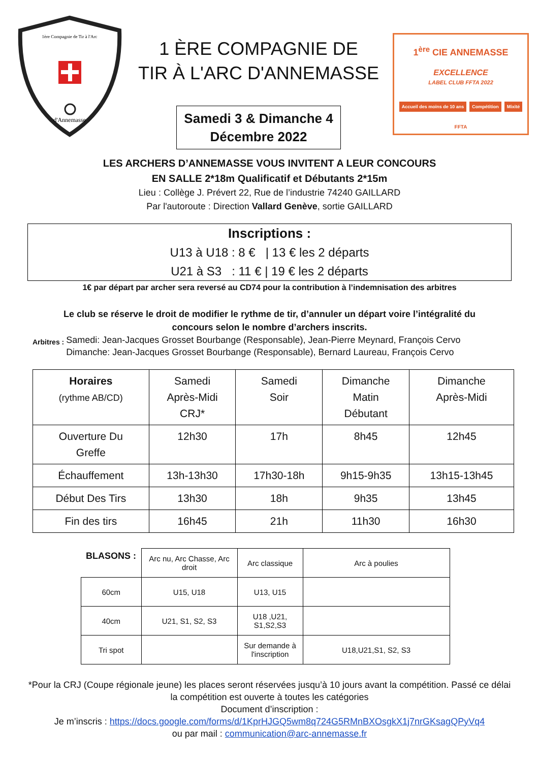1ère Compagnie de Tir à l'Arc
d'Annemasse
1 ÈRE COMPAGNIE DE
TIR À L'ARC D'ANNEMASSE
Samedi 3 & Dimanche 4
Décembre 2022
1<sup>ère</sup> CIE ANNEMASSE
EXCELLENCE
LABEL CLUB FFTA 2022
Accueil des moins de 10 ans Compétition Mixité
FFTA
LES ARCHERS D’ANNEMASSE VOUS INVITENT A LEUR CONCOURS
EN SALLE 2*18m Qualificatif et Débutants 2*15m
Lieu : Collège J. Prévert 22, Rue de l’industrie 74240 GAILLARD
Par l'autoroute : Direction Vallard Genève, sortie GAILLARD
Inscriptions :
U13 à U18 : 8 € | 13 € les 2 départs
U21 à S3 : 11 € | 19 € les 2 départs
1€ par départ par archer sera reversé au CD74 pour la contribution à l’indemnisation des arbitres
Le club se réserve le droit de modifier le rythme de tir, d’annuler un départ voire l’intégralité du concours selon le nombre d’archers inscrits.
Arbitres :
Samedi: Jean-Jacques Grosset Bourbange (Responsable), Jean-Pierre Meynard, François Cervo
Dimanche: Jean-Jacques Grosset Bourbange (Responsable), Bernard Laureau, François Cervo
| Horaires (rythme AB/CD) | Samedi Après-Midi CRJ* | Samedi Soir | Dimanche Matin Débutant | Dimanche Après-Midi |
| --- | --- | --- | --- | --- |
| Ouverture Du Greffe | 12h30 | 17h | 8h45 | 12h45 |
| Échauffement | 13h-13h30 | 17h30-18h | 9h15-9h35 | 13h15-13h45 |
| Début Des Tirs | 13h30 | 18h | 9h35 | 13h45 |
| Fin des tirs | 16h45 | 21h | 11h30 | 16h30 |
| BLASONS : | Arc nu, Arc Chasse, Arc droit | Arc classique | Arc à poulies |
| 60cm | U15, U18 | U13, U15 | |
| 40cm | U21, S1, S2, S3 | U18 ,U21, S1,S2,S3 | |
| Tri spot | | Sur demande à l'inscription | U18,U21,S1, S2, S3 |
*Pour la CRJ (Coupe régionale jeune) les places seront réservées jusqu’à 10 jours avant la compétition. Passé ce délai
la compétition est ouverte à toutes les catégories
Document d’inscription :
Je m’inscris : https://docs.google.com/forms/d/1KprHJGQ5wm8q724G5RMnBXOsgkX1j7nrGKsagQPyVq4
ou par mail : communication@arc-annemasse.fr